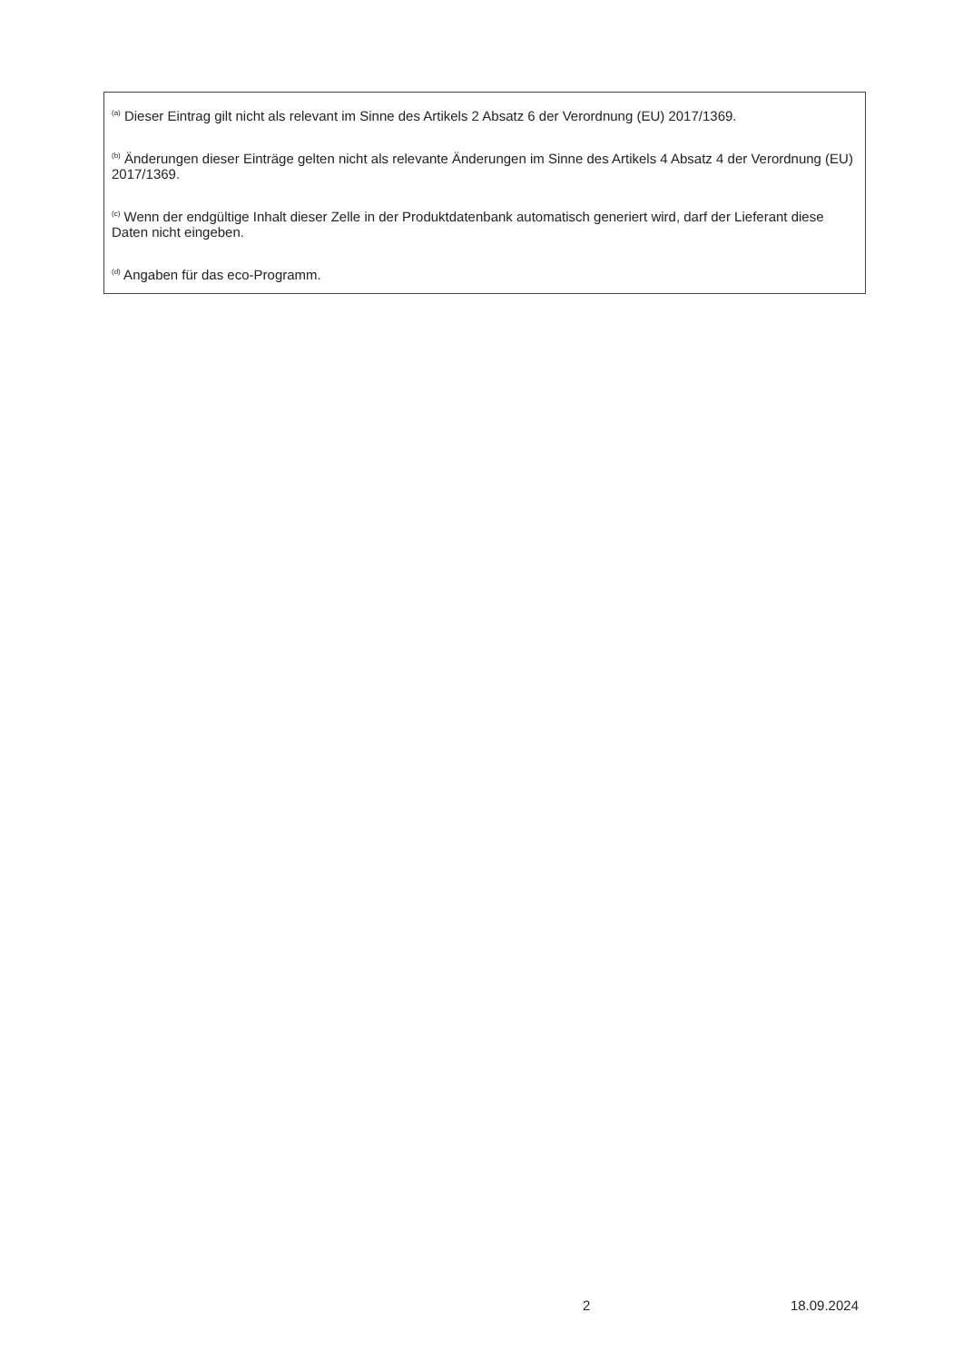<sup>(a)</sup> Dieser Eintrag gilt nicht als relevant im Sinne des Artikels 2 Absatz 6 der Verordnung (EU) 2017/1369.
<sup>(b)</sup> Änderungen dieser Einträge gelten nicht als relevante Änderungen im Sinne des Artikels 4 Absatz 4 der Verordnung (EU) 2017/1369.
<sup>(c)</sup> Wenn der endgültige Inhalt dieser Zelle in der Produktdatenbank automatisch generiert wird, darf der Lieferant diese Daten nicht eingeben.
<sup>(d)</sup> Angaben für das eco-Programm.
x 2 18.09.2024